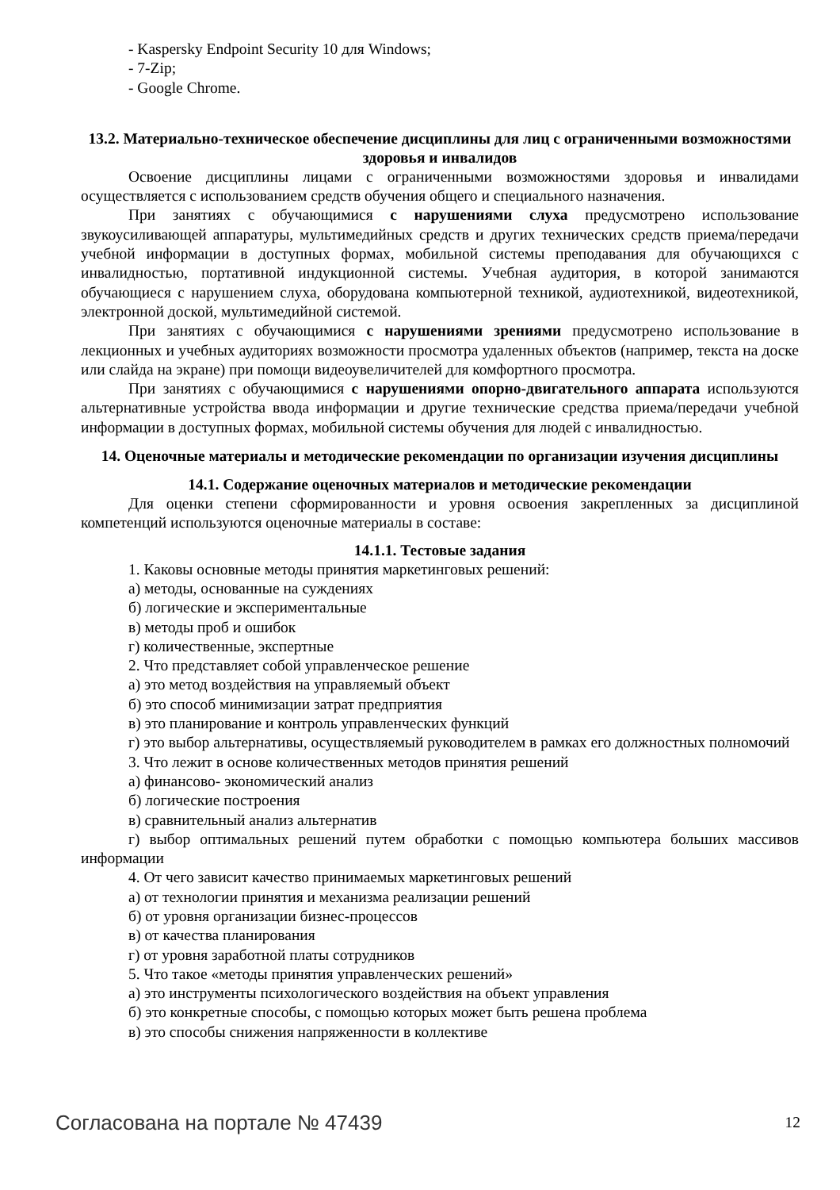- Kaspersky Endpoint Security 10 для Windows;
- 7-Zip;
- Google Chrome.
13.2. Материально-техническое обеспечение дисциплины для лиц с ограниченными возможностями здоровья и инвалидов
Освоение дисциплины лицами с ограниченными возможностями здоровья и инвалидами осуществляется с использованием средств обучения общего и специального назначения.
При занятиях с обучающимися с нарушениями слуха предусмотрено использование звукоусиливающей аппаратуры, мультимедийных средств и других технических средств приема/передачи учебной информации в доступных формах, мобильной системы преподавания для обучающихся с инвалидностью, портативной индукционной системы. Учебная аудитория, в которой занимаются обучающиеся с нарушением слуха, оборудована компьютерной техникой, аудиотехникой, видеотехникой, электронной доской, мультимедийной системой.
При занятиях с обучающимися с нарушениями зрениями предусмотрено использование в лекционных и учебных аудиториях возможности просмотра удаленных объектов (например, текста на доске или слайда на экране) при помощи видеоувеличителей для комфортного просмотра.
При занятиях с обучающимися с нарушениями опорно-двигательного аппарата используются альтернативные устройства ввода информации и другие технические средства приема/передачи учебной информации в доступных формах, мобильной системы обучения для людей с инвалидностью.
14. Оценочные материалы и методические рекомендации по организации изучения дисциплины
14.1. Содержание оценочных материалов и методические рекомендации
Для оценки степени сформированности и уровня освоения закрепленных за дисциплиной компетенций используются оценочные материалы в составе:
14.1.1. Тестовые задания
1. Каковы основные методы принятия маркетинговых решений:
а) методы, основанные на суждениях
б) логические и экспериментальные
в) методы проб и ошибок
г) количественные, экспертные
2. Что представляет собой управленческое решение
а) это метод воздействия на управляемый объект
б) это способ минимизации затрат предприятия
в) это планирование и контроль управленческих функций
г) это выбор альтернативы, осуществляемый руководителем в рамках его должностных полномочий
3. Что лежит в основе количественных методов принятия решений
а) финансово- экономический анализ
б) логические построения
в) сравнительный анализ альтернатив
г) выбор оптимальных решений путем обработки с помощью компьютера больших массивов информации
4. От чего зависит качество принимаемых маркетинговых решений
а) от технологии принятия и механизма реализации решений
б) от уровня организации бизнес-процессов
в) от качества планирования
г) от уровня заработной платы сотрудников
5. Что такое «методы принятия управленческих решений»
а) это инструменты психологического воздействия на объект управления
б) это конкретные способы, с помощью которых может быть решена проблема
в) это способы снижения напряженности в коллективе
Согласована на портале № 47439 12